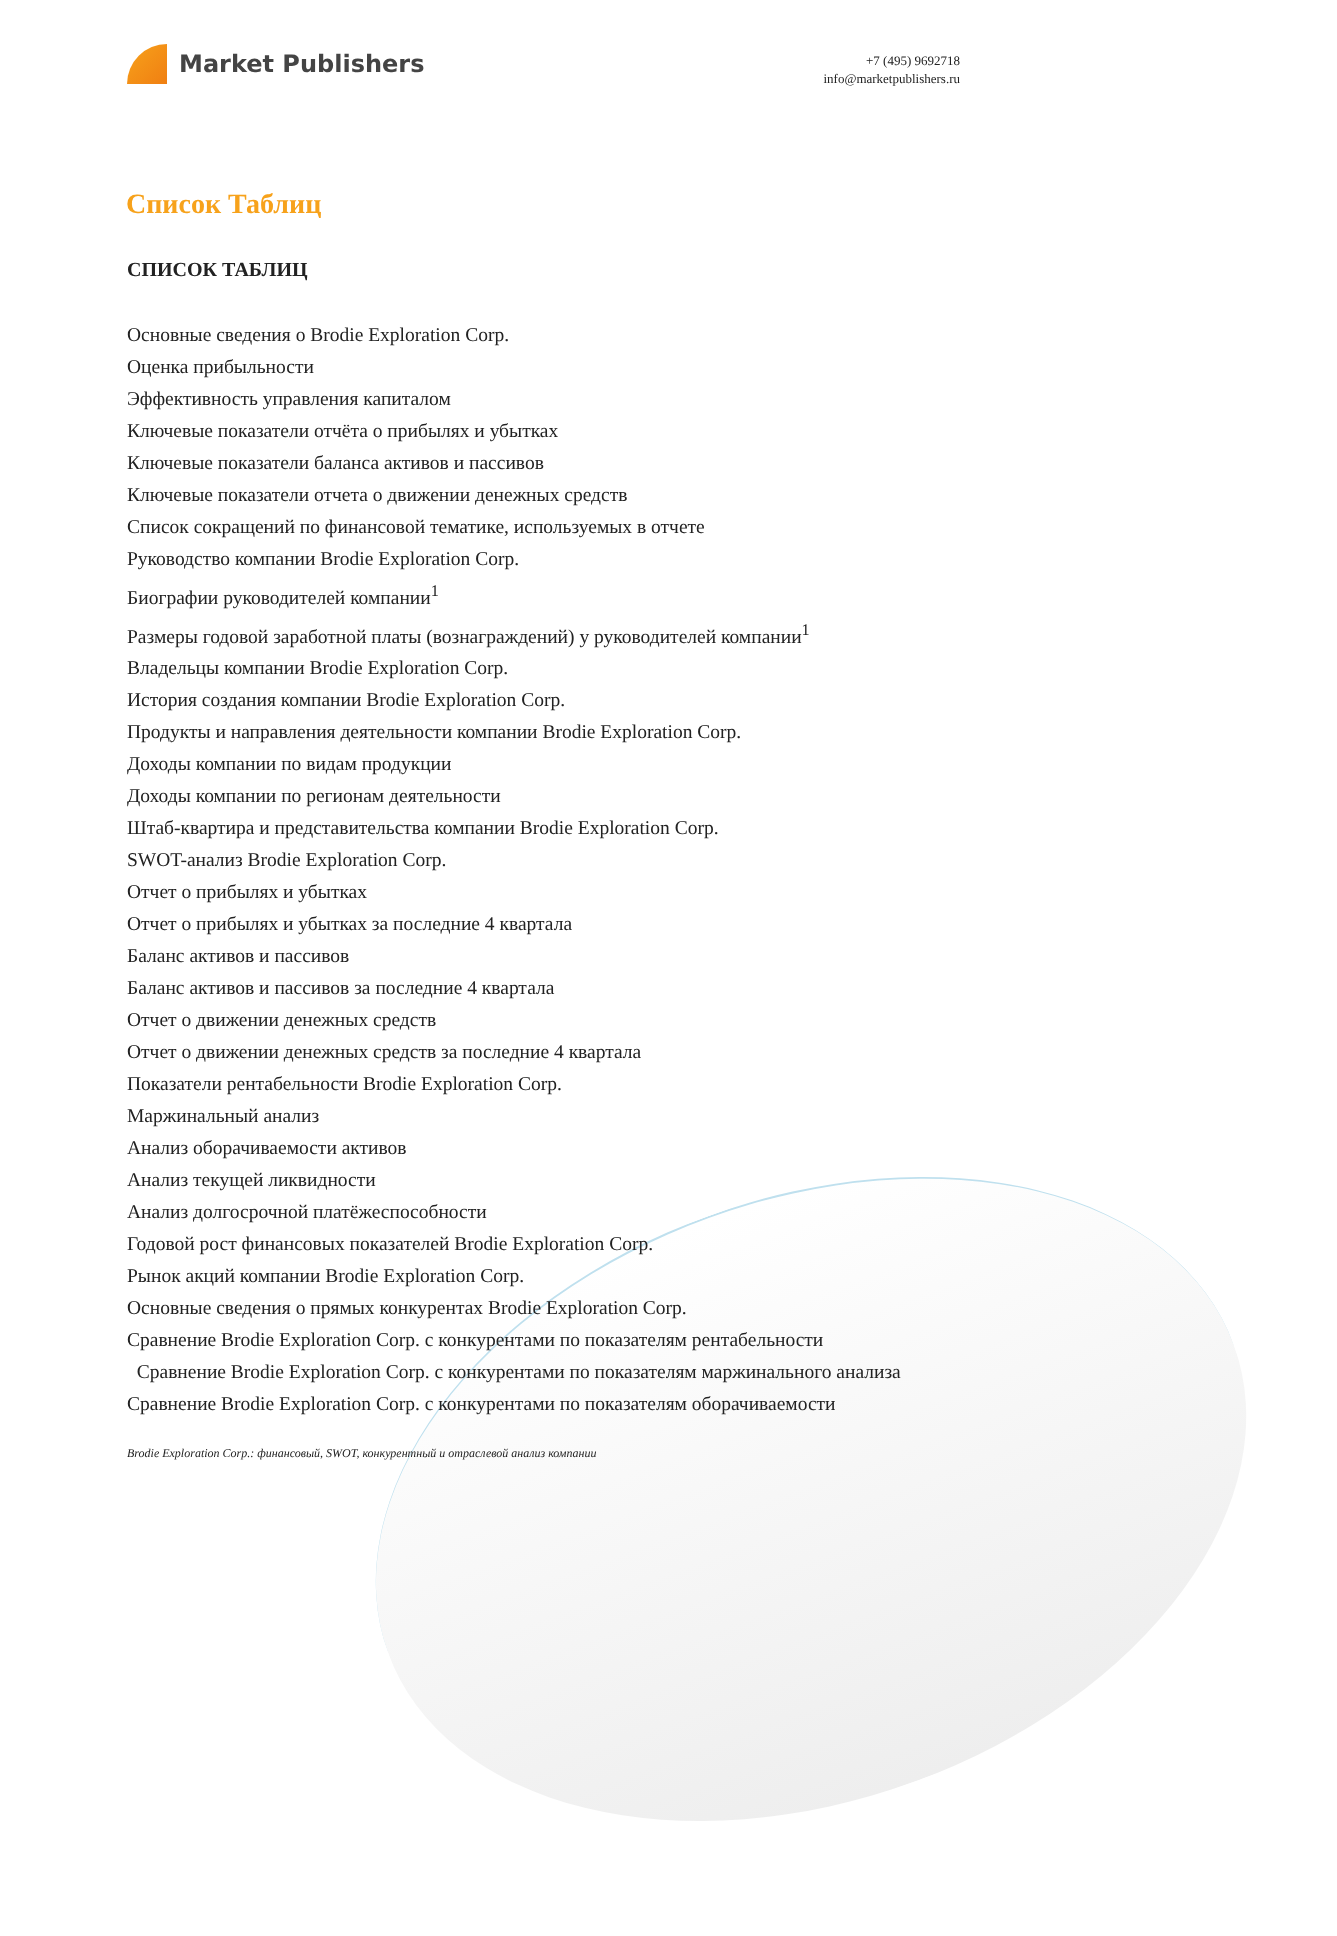Market Publishers
+7 (495) 9692718
info@marketpublishers.ru
Список Таблиц
СПИСОК ТАБЛИЦ
Основные сведения о Brodie Exploration Corp.
Оценка прибыльности
Эффективность управления капиталом
Ключевые показатели отчёта о прибылях и убытках
Ключевые показатели баланса активов и пассивов
Ключевые показатели отчета о движении денежных средств
Список сокращений по финансовой тематике, используемых в отчете
Руководство компании Brodie Exploration Corp.
Биографии руководителей компании<sup>1</sup>
Размеры годовой заработной платы (вознаграждений) у руководителей компании<sup>1</sup>
Владельцы компании Brodie Exploration Corp.
История создания компании Brodie Exploration Corp.
Продукты и направления деятельности компании Brodie Exploration Corp.
Доходы компании по видам продукции
Доходы компании по регионам деятельности
Штаб-квартира и представительства компании Brodie Exploration Corp.
SWOT-анализ Brodie Exploration Corp.
Отчет о прибылях и убытках
Отчет о прибылях и убытках за последние 4 квартала
Баланс активов и пассивов
Баланс активов и пассивов за последние 4 квартала
Отчет о движении денежных средств
Отчет о движении денежных средств за последние 4 квартала
Показатели рентабельности Brodie Exploration Corp.
Маржинальный анализ
Анализ оборачиваемости активов
Анализ текущей ликвидности
Анализ долгосрочной платёжеспособности
Годовой рост финансовых показателей Brodie Exploration Corp.
Рынок акций компании Brodie Exploration Corp.
Основные сведения о прямых конкурентах Brodie Exploration Corp.
Сравнение Brodie Exploration Corp. с конкурентами по показателям рентабельности
Сравнение Brodie Exploration Corp. с конкурентами по показателям маржинального анализа
Сравнение Brodie Exploration Corp. с конкурентами по показателям оборачиваемости
Brodie Exploration Corp.: финансовый, SWOT, конкурентный и отраслевой анализ компании